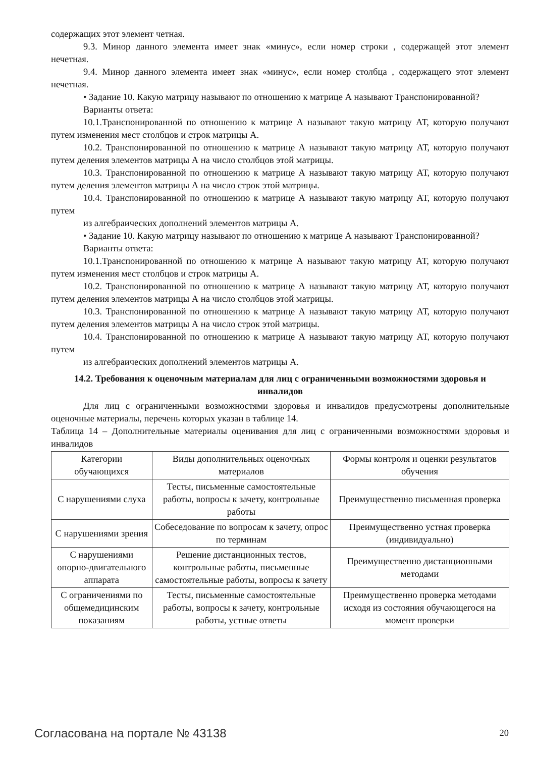содержащих этот элемент четная.
9.3. Минор данного элемента имеет знак «минус», если номер строки , содержащей этот элемент нечетная.
9.4. Минор данного элемента имеет знак «минус», если номер столбца , содержащего этот элемент нечетная.
• Задание 10. Какую матрицу называют по отношению к матрице А называют Транспонированной?
Варианты ответа:
10.1.Транспонированной по отношению к матрице А называют такую матрицу АТ, которую получают путем изменения мест столбцов и строк матрицы А.
10.2. Транспонированной по отношению к матрице А называют такую матрицу АТ, которую получают путем деления элементов матрицы А на число столбцов этой матрицы.
10.3. Транспонированной по отношению к матрице А называют такую матрицу АТ, которую получают путем деления элементов матрицы А на число строк этой матрицы.
10.4. Транспонированной по отношению к матрице А называют такую матрицу АТ, которую получают путем
из алгебраических дополнений элементов матрицы А.
• Задание 10. Какую матрицу называют по отношению к матрице А называют Транспонированной?
Варианты ответа:
10.1.Транспонированной по отношению к матрице А называют такую матрицу АТ, которую получают путем изменения мест столбцов и строк матрицы А.
10.2. Транспонированной по отношению к матрице А называют такую матрицу АТ, которую получают путем деления элементов матрицы А на число столбцов этой матрицы.
10.3. Транспонированной по отношению к матрице А называют такую матрицу АТ, которую получают путем деления элементов матрицы А на число строк этой матрицы.
10.4. Транспонированной по отношению к матрице А называют такую матрицу АТ, которую получают путем
из алгебраических дополнений элементов матрицы А.
14.2. Требования к оценочным материалам для лиц с ограниченными возможностями здоровья и инвалидов
Для лиц с ограниченными возможностями здоровья и инвалидов предусмотрены дополнительные оценочные материалы, перечень которых указан в таблице 14.
Таблица 14 – Дополнительные материалы оценивания для лиц с ограниченными возможностями здоровья и инвалидов
| Категории обучающихся | Виды дополнительных оценочных материалов | Формы контроля и оценки результатов обучения |
| С нарушениями слуха | Тесты, письменные самостоятельные работы, вопросы к зачету, контрольные работы | Преимущественно письменная проверка |
| С нарушениями зрения | Собеседование по вопросам к зачету, опрос по терминам | Преимущественно устная проверка (индивидуально) |
| С нарушениями опорно-двигательного аппарата | Решение дистанционных тестов, контрольные работы, письменные самостоятельные работы, вопросы к зачету | Преимущественно дистанционными методами |
| С ограничениями по общемедицинским показаниям | Тесты, письменные самостоятельные работы, вопросы к зачету, контрольные работы, устные ответы | Преимущественно проверка методами исходя из состояния обучающегося на момент проверки |
Согласована на портале № 43138 20